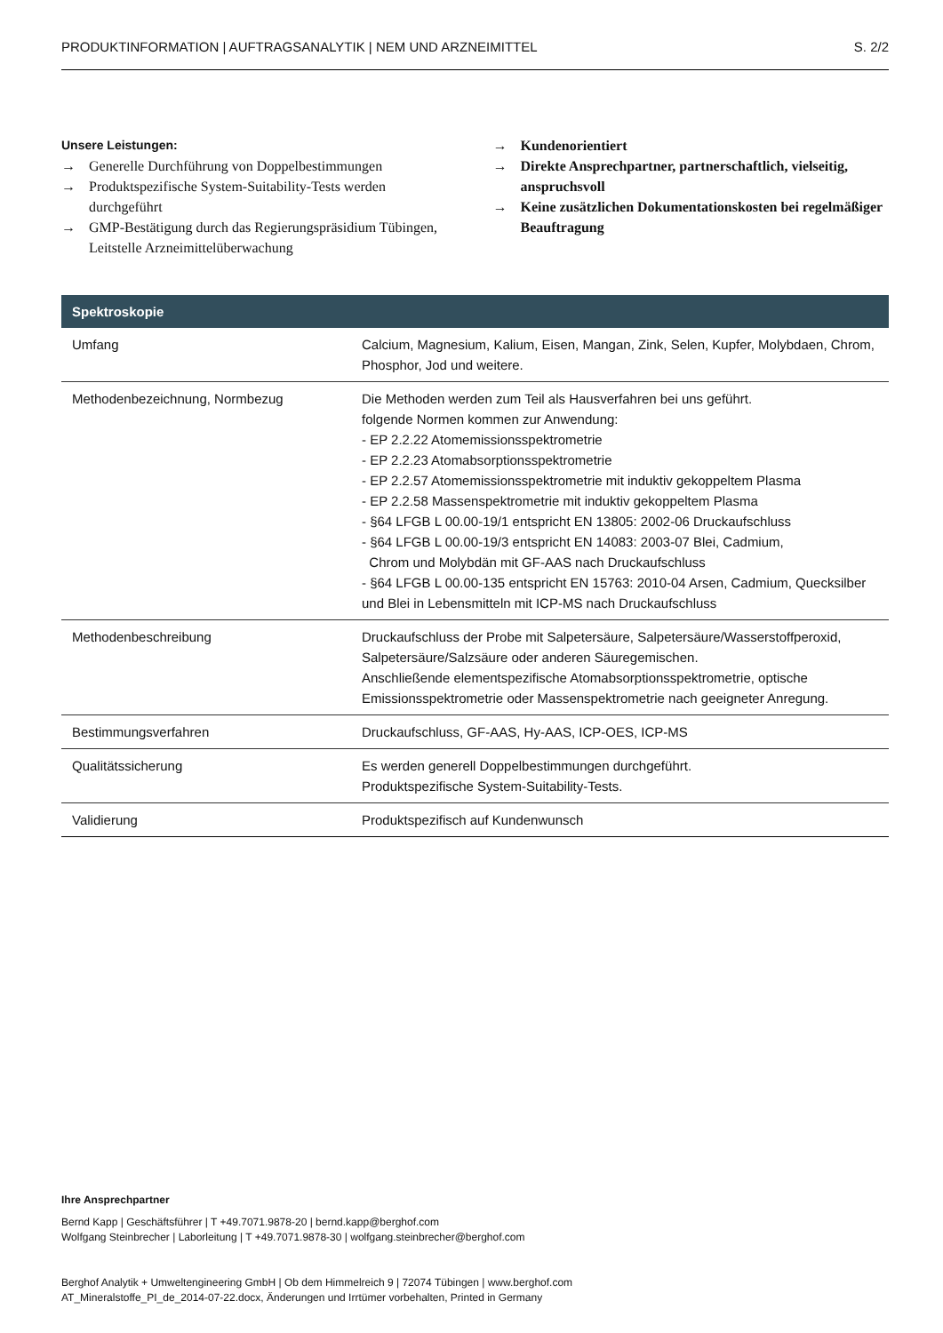PRODUKTINFORMATION | AUFTRAGSANALYTIK | NEM UND ARZNEIMITTEL S. 2/2
Unsere Leistungen:
→ Generelle Durchführung von Doppelbestimmungen
→ Produktspezifische System-Suitability-Tests werden durchgeführt
→ GMP-Bestätigung durch das Regierungspräsidium Tübingen, Leitstelle Arzneimittelüberwachung
→ Kundenorientiert
→ Direkte Ansprechpartner, partnerschaftlich, vielseitig, anspruchsvoll
→ Keine zusätzlichen Dokumentationskosten bei regelmäßiger Beauftragung
| Spektroskopie | |
| --- | --- |
| Umfang | Calcium, Magnesium, Kalium, Eisen, Mangan, Zink, Selen, Kupfer, Molybdaen, Chrom, Phosphor, Jod und weitere. |
| Methodenbezeichnung, Normbezug | Die Methoden werden zum Teil als Hausverfahren bei uns geführt. folgende Normen kommen zur Anwendung: - EP 2.2.22 Atomemissionsspektrometrie - EP 2.2.23 Atomabsorptionsspektrometrie - EP 2.2.57 Atomemissionsspektrometrie mit induktiv gekoppeltem Plasma - EP 2.2.58 Massenspektrometrie mit induktiv gekoppeltem Plasma - §64 LFGB L 00.00-19/1 entspricht EN 13805: 2002-06 Druckaufschluss - §64 LFGB L 00.00-19/3 entspricht EN 14083: 2003-07 Blei, Cadmium, Chrom und Molybdän mit GF-AAS nach Druckaufschluss - §64 LFGB L 00.00-135 entspricht EN 15763: 2010-04 Arsen, Cadmium, Quecksilber und Blei in Lebensmitteln mit ICP-MS nach Druckaufschluss |
| Methodenbeschreibung | Druckaufschluss der Probe mit Salpetersäure, Salpetersäure/Wasserstoffperoxid, Salpetersäure/Salzsäure oder anderen Säuregemischen. Anschließende elementspezifische Atomabsorptionsspektrometrie, optische Emissionsspektrometrie oder Massenspektrometrie nach geeigneter Anregung. |
| Bestimmungsverfahren | Druckaufschluss, GF-AAS, Hy-AAS, ICP-OES, ICP-MS |
| Qualitätssicherung | Es werden generell Doppelbestimmungen durchgeführt. Produktspezifische System-Suitability-Tests. |
| Validierung | Produktspezifisch auf Kundenwunsch |
Ihre Ansprechpartner
Bernd Kapp | Geschäftsführer | T +49.7071.9878-20 | bernd.kapp@berghof.com
Wolfgang Steinbrecher | Laborleitung | T +49.7071.9878-30 | wolfgang.steinbrecher@berghof.com
Berghof Analytik + Umweltengineering GmbH | Ob dem Himmelreich 9 | 72074 Tübingen | www.berghof.com
AT_Mineralstoffe_PI_de_2014-07-22.docx, Änderungen und Irrtümer vorbehalten, Printed in Germany